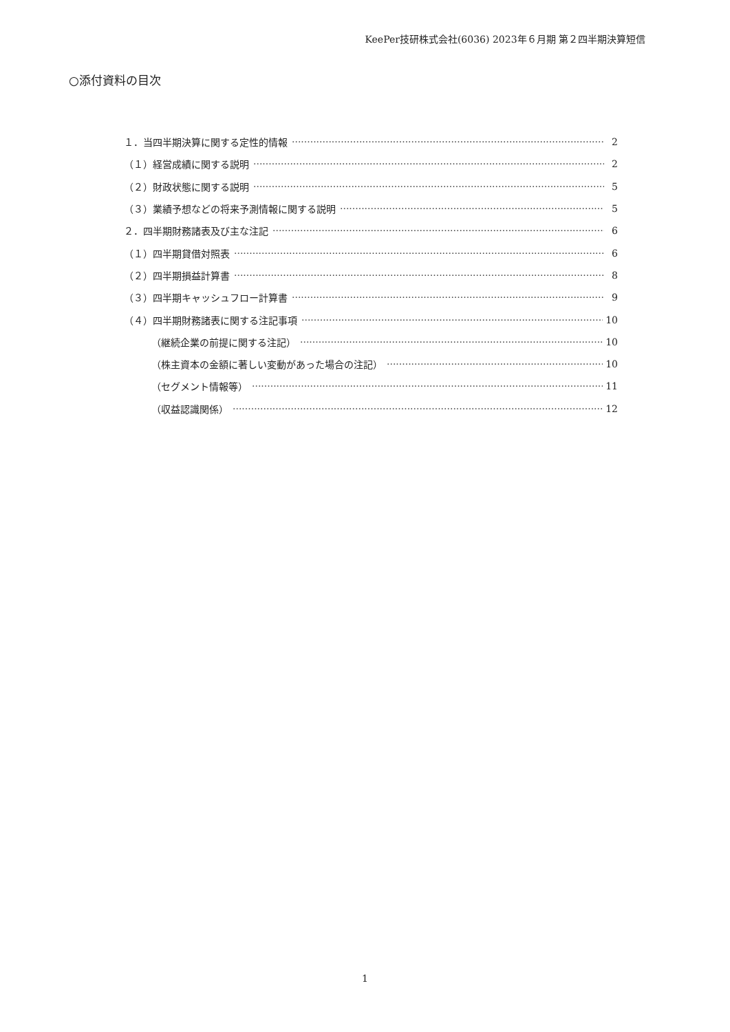KeePer技研株式会社(6036) 2023年６月期 第２四半期決算短信
○添付資料の目次
１．当四半期決算に関する定性的情報 2
（１）経営成績に関する説明 2
（２）財政状態に関する説明 5
（３）業績予想などの将来予測情報に関する説明 5
２．四半期財務諸表及び主な注記 6
（１）四半期貸借対照表 6
（２）四半期損益計算書 8
（３）四半期キャッシュフロー計算書 9
（４）四半期財務諸表に関する注記事項 10
（継続企業の前提に関する注記） 10
（株主資本の金額に著しい変動があった場合の注記） 10
（セグメント情報等） 11
（収益認識関係） 12
1